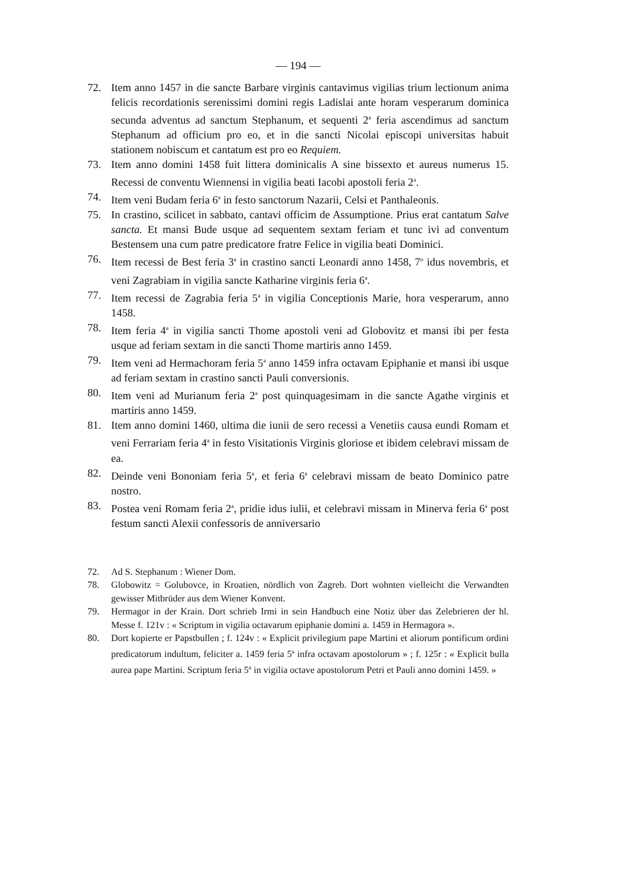— 194 —
72. Item anno 1457 in die sancte Barbare virginis cantavimus vigilias trium lectionum anima felicis recordationis serenissimi domini regis Ladislai ante horam vesperarum dominica secunda adventus ad sanctum Stephanum, et sequenti 2<sup>a</sup> feria ascendimus ad sanctum Stephanum ad officium pro eo, et in die sancti Nicolai episcopi universitas habuit stationem nobiscum et cantatum est pro eo Requiem.
73. Item anno domini 1458 fuit littera dominicalis A sine bissexto et aureus numerus 15. Recessi de conventu Wiennensi in vigilia beati Iacobi apostoli feria 2<sup>a</sup>.
74. Item veni Budam feria 6<sup>a</sup> in festo sanctorum Nazarii, Celsi et Panthaleonis.
75. In crastino, scilicet in sabbato, cantavi officim de Assumptione. Prius erat cantatum Salve sancta. Et mansi Bude usque ad sequentem sextam feriam et tunc ivi ad conventum Bestensem una cum patre predicatore fratre Felice in vigilia beati Dominici.
76. Item recessi de Best feria 3<sup>a</sup> in crastino sancti Leonardi anno 1458, 7<sup>o</sup> idus novembris, et veni Zagrabiam in vigilia sancte Katharine virginis feria 6<sup>a</sup>.
77. Item recessi de Zagrabia feria 5<sup>a</sup> in vigilia Conceptionis Marie, hora vesperarum, anno 1458.
78. Item feria 4<sup>a</sup> in vigilia sancti Thome apostoli veni ad Globovitz et mansi ibi per festa usque ad feriam sextam in die sancti Thome martiris anno 1459.
79. Item veni ad Hermachoram feria 5<sup>a</sup> anno 1459 infra octavam Epiphanie et mansi ibi usque ad feriam sextam in crastino sancti Pauli conversionis.
80. Item veni ad Murianum feria 2<sup>a</sup> post quinquagesimam in die sancte Agathe virginis et martiris anno 1459.
81. Item anno domini 1460, ultima die iunii de sero recessi a Venetiis causa eundi Romam et veni Ferrariam feria 4<sup>a</sup> in festo Visitationis Virginis gloriose et ibidem celebravi missam de ea.
82. Deinde veni Bononiam feria 5<sup>a</sup>, et feria 6<sup>a</sup> celebravi missam de beato Dominico patre nostro.
83. Postea veni Romam feria 2<sup>a</sup>, pridie idus iulii, et celebravi missam in Minerva feria 6<sup>a</sup> post festum sancti Alexii confessoris de anniversario
72. Ad S. Stephanum : Wiener Dom.
78. Globowitz = Golubovce, in Kroatien, nördlich von Zagreb. Dort wohnten vielleicht die Verwandten gewisser Mitbrüder aus dem Wiener Konvent.
79. Hermagor in der Krain. Dort schrieb Irmi in sein Handbuch eine Notiz über das Zelebrieren der hl. Messe f. 121v : « Scriptum in vigilia octavarum epiphanie domini a. 1459 in Hermagora ».
80. Dort kopierte er Papstbullen ; f. 124v : « Explicit privilegium pape Martini et aliorum pontificum ordini predicatorum indultum, feliciter a. 1459 feria 5<sup>a</sup> infra octavam apostolorum » ; f. 125r : « Explicit bulla aurea pape Martini. Scriptum feria 5<sup>a</sup> in vigilia octave apostolorum Petri et Pauli anno domini 1459. »